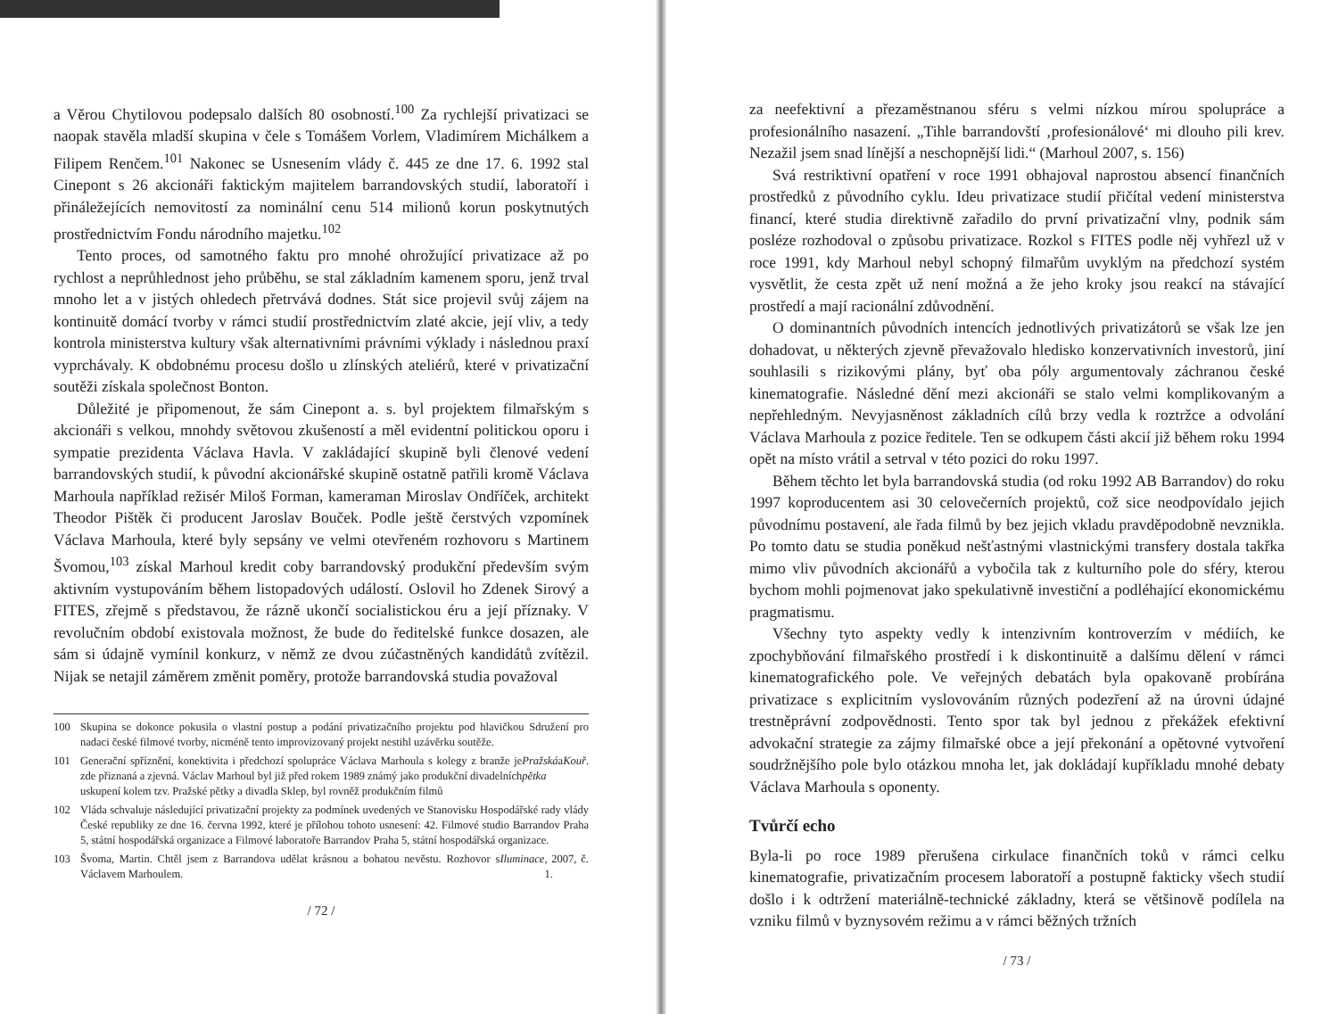a Věrou Chytilovou podepsalo dalších 80 osobností.<sup>100</sup> Za rychlejší privatizaci se naopak stavěla mladší skupina v čele s Tomášem Vorlem, Vladimírem Michálkem a Filipem Renčem.<sup>101</sup> Nakonec se Usnesením vlády č. 445 ze dne 17. 6. 1992 stal Cinepont s 26 akcionáři faktickým majitelem barrandovských studií, laboratoří i přináležejících nemovitostí za nominální cenu 514 milionů korun poskytnutých prostřednictvím Fondu národního majetku.<sup>102</sup>
Tento proces, od samotného faktu pro mnohé ohrožující privatizace až po rychlost a neprůhlednost jeho průběhu, se stal základním kamenem sporu, jenž trval mnoho let a v jistých ohledech přetrvává dodnes. Stát sice projevil svůj zájem na kontinuitě domácí tvorby v rámci studií prostřednictvím zlaté akcie, její vliv, a tedy kontrola ministerstva kultury však alternativními právními výklady i následnou praxí vyprchávaly. K obdobnému procesu došlo u zlínských ateliérů, které v privatizační soutěži získala společnost Bonton.
Důležité je připomenout, že sám Cinepont a. s. byl projektem filmařským s akcionáři s velkou, mnohdy světovou zkušeností a měl evidentní politickou oporu i sympatie prezidenta Václava Havla. V zakládající skupině byli členové vedení barrandovských studií, k původní akcionářské skupině ostatně patřili kromě Václava Marhoula například režisér Miloš Forman, kameraman Miroslav Ondříček, architekt Theodor Pištěk či producent Jaroslav Bouček. Podle ještě čerstvých vzpomínek Václava Marhoula, které byly sepsány ve velmi otevřeném rozhovoru s Martinem Švomou,<sup>103</sup> získal Marhoul kredit coby barrandovský produkční především svým aktivním vystupováním během listopadových událostí. Oslovil ho Zdenek Sirový a FITES, zřejmě s představou, že rázně ukončí socialistickou éru a její příznaky. V revolučním období existovala možnost, že bude do ředitelské funkce dosazen, ale sám si údajně vymínil konkurz, v němž ze dvou zúčastněných kandidátů zvítězil. Nijak se netajil záměrem změnit poměry, protože barrandovská studia považoval
100 Skupina se dokonce pokusila o vlastní postup a podání privatizačního projektu pod hlavičkou Sdružení pro nadaci české filmové tvorby, nicméně tento improvizovaný projekt nestihl uzávěrku soutěže.
101 Generační spříznění, konektivita i předchozí spolupráce Václava Marhoula s kolegy z branže je zde přiznaná a zjevná. Václav Marhoul byl již před rokem 1989 známý jako produkční divadelních uskupení kolem tzv. Pražské pětky a divadla Sklep, byl rovněž produkčním filmů Pražská pětka a Kouř.
102 Vláda schvaluje následující privatizační projekty za podmínek uvedených ve Stanovisku Hospodářské rady vlády České republiky ze dne 16. června 1992, které je přílohou tohoto usnesení: 42. Filmové studio Barrandov Praha 5, státní hospodářská organizace a Filmové laboratoře Barrandov Praha 5, státní hospodářská organizace.
103 Švoma, Martin. Chtěl jsem z Barrandova udělat krásnou a bohatou nevěstu. Rozhovor s Václavem Marhoulem. Iluminace, 2007, č. 1.
/ 72 /
za neefektivní a přezaměstnanou sféru s velmi nízkou mírou spolupráce a profesionálního nasazení. „Tihle barrandovští ‚profesionálové‘ mi dlouho pili krev. Nezažil jsem snad línější a neschopnější lidi.“ (Marhoul 2007, s. 156)
Svá restriktivní opatření v roce 1991 obhajoval naprostou absencí finančních prostředků z původního cyklu. Ideu privatizace studií přičítal vedení ministerstva financí, které studia direktivně zařadilo do první privatizační vlny, podnik sám posléze rozhodoval o způsobu privatizace. Rozkol s FITES podle něj vyhřezl už v roce 1991, kdy Marhoul nebyl schopný filmařům uvyklým na předchozí systém vysvětlit, že cesta zpět už není možná a že jeho kroky jsou reakcí na stávající prostředí a mají racionální zdůvodnění.
O dominantních původních intencích jednotlivých privatizátorů se však lze jen dohadovat, u některých zjevně převažovalo hledisko konzervativních investorů, jiní souhlasili s rizikovými plány, byť oba póly argumentovaly záchranou české kinematografie. Následné dění mezi akcionáři se stalo velmi komplikovaným a nepřehledným. Nevyjasněnost základních cílů brzy vedla k roztržce a odvolání Václava Marhoula z pozice ředitele. Ten se odkupem části akcií již během roku 1994 opět na místo vrátil a setrval v této pozici do roku 1997.
Během těchto let byla barrandovská studia (od roku 1992 AB Barrandov) do roku 1997 koproducentem asi 30 celovečerních projektů, což sice neodpovídalo jejich původnímu postavení, ale řada filmů by bez jejich vkladu pravděpodobně nevznikla. Po tomto datu se studia poněkud nešťastnými vlastnickými transfery dostala takřka mimo vliv původních akcionářů a vybočila tak z kulturního pole do sféry, kterou bychom mohli pojmenovat jako spekulativně investiční a podléhající ekonomickému pragmatismu.
Všechny tyto aspekty vedly k intenzivním kontroverzím v médiích, ke zpochybňování filmařského prostředí i k diskontinuitě a dalšímu dělení v rámci kinematografického pole. Ve veřejných debatách byla opakovaně probírána privatizace s explicitním vyslovováním různých podezření až na úrovni údajné trestněprávní zodpovědnosti. Tento spor tak byl jednou z překážek efektivní advokační strategie za zájmy filmařské obce a její překonání a opětovné vytvoření soudržnějšího pole bylo otázkou mnoha let, jak dokládají kupříkladu mnohé debaty Václava Marhoula s oponenty.
Tvůrčí echo
Byla-li po roce 1989 přerušena cirkulace finančních toků v rámci celku kinematografie, privatizačním procesem laboratoří a postupně fakticky všech studií došlo i k odtržení materiálně-technické základny, která se většinově podílela na vzniku filmů v byznysovém režimu a v rámci běžných tržních
/ 73 /